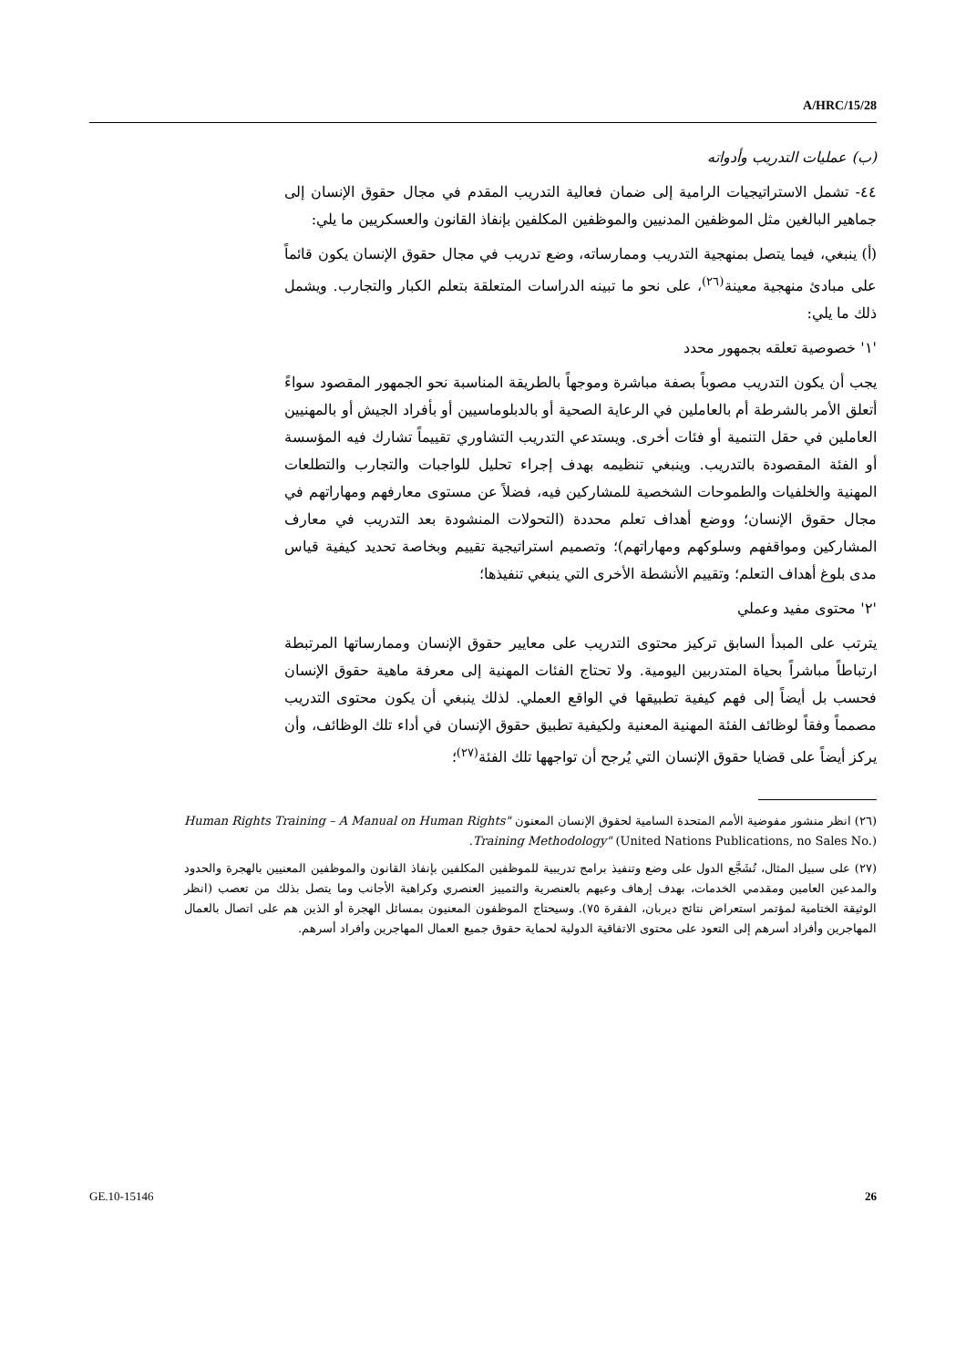A/HRC/15/28
(ب) عمليات التدريب وأدواته
٤٤- تشمل الاستراتيجيات الرامية إلى ضمان فعالية التدريب المقدم في مجال حقوق الإنسان إلى جماهير البالغين مثل الموظفين المدنيين والموظفين المكلفين بإنفاذ القانون والعسكريين ما يلي:
(أ) ينبغي، فيما يتصل بمنهجية التدريب وممارساته، وضع تدريب في مجال حقوق الإنسان يكون قائماً على مبادئ منهجية معينة<sup>(٢٦)</sup>، على نحو ما تبينه الدراسات المتعلقة بتعلم الكبار والتجارب. ويشمل ذلك ما يلي:
'١' خصوصية تعلقه بجمهور محدد
يجب أن يكون التدريب مصوباً بصفة مباشرة وموجهاً بالطريقة المناسبة نحو الجمهور المقصود سواءً أتعلق الأمر بالشرطة أم بالعاملين في الرعاية الصحية أو بالدبلوماسيين أو بأفراد الجيش أو بالمهنيين العاملين في حقل التنمية أو فئات أخرى. ويستدعي التدريب التشاوري تقييماً تشارك فيه المؤسسة أو الفئة المقصودة بالتدريب. وينبغي تنظيمه بهدف إجراء تحليل للواجبات والتجارب والتطلعات المهنية والخلفيات والطموحات الشخصية للمشاركين فيه، فضلاً عن مستوى معارفهم ومهاراتهم في مجال حقوق الإنسان؛ ووضع أهداف تعلم محددة (التحولات المنشودة بعد التدريب في معارف المشاركين ومواقفهم وسلوكهم ومهاراتهم)؛ وتصميم استراتيجية تقييم وبخاصة تحديد كيفية قياس مدى بلوغ أهداف التعلم؛ وتقييم الأنشطة الأخرى التي ينبغي تنفيذها؛
'٢' محتوى مفيد وعملي
يترتب على المبدأ السابق تركيز محتوى التدريب على معايير حقوق الإنسان وممارساتها المرتبطة ارتباطاً مباشراً بحياة المتدربين اليومية. ولا تحتاج الفئات المهنية إلى معرفة ماهية حقوق الإنسان فحسب بل أيضاً إلى فهم كيفية تطبيقها في الواقع العملي. لذلك ينبغي أن يكون محتوى التدريب مصمماً وفقاً لوظائف الفئة المهنية المعنية ولكيفية تطبيق حقوق الإنسان في أداء تلك الوظائف، وأن يركز أيضاً على قضايا حقوق الإنسان التي يُرجح أن تواجهها تلك الفئة<sup>(٢٧)</sup>؛
(٢٦) انظر منشور مفوضية الأمم المتحدة السامية لحقوق الإنسان المعنون "Human Rights Training – A Manual on Human Rights Training Methodology" (United Nations Publications, no Sales No.).
(٢٧) على سبيل المثال، تُشَجَّع الدول على وضع وتنفيذ برامج تدريبية للموظفين المكلفين بإنفاذ القانون والموظفين المعنيين بالهجرة والحدود والمدعين العامين ومقدمي الخدمات، بهدف إرهاف وعيهم بالعنصرية والتمييز العنصري وكراهية الأجانب وما يتصل بذلك من تعصب (انظر الوثيقة الختامية لمؤتمر استعراض نتائج ديربان، الفقرة ٧٥). وسيحتاج الموظفون المعنيون بمسائل الهجرة أو الذين هم على اتصال بالعمال المهاجرين وأفراد أسرهم إلى التعود على محتوى الاتفاقية الدولية لحماية حقوق جميع العمال المهاجرين وأفراد أسرهم.
GE.10-15146 26